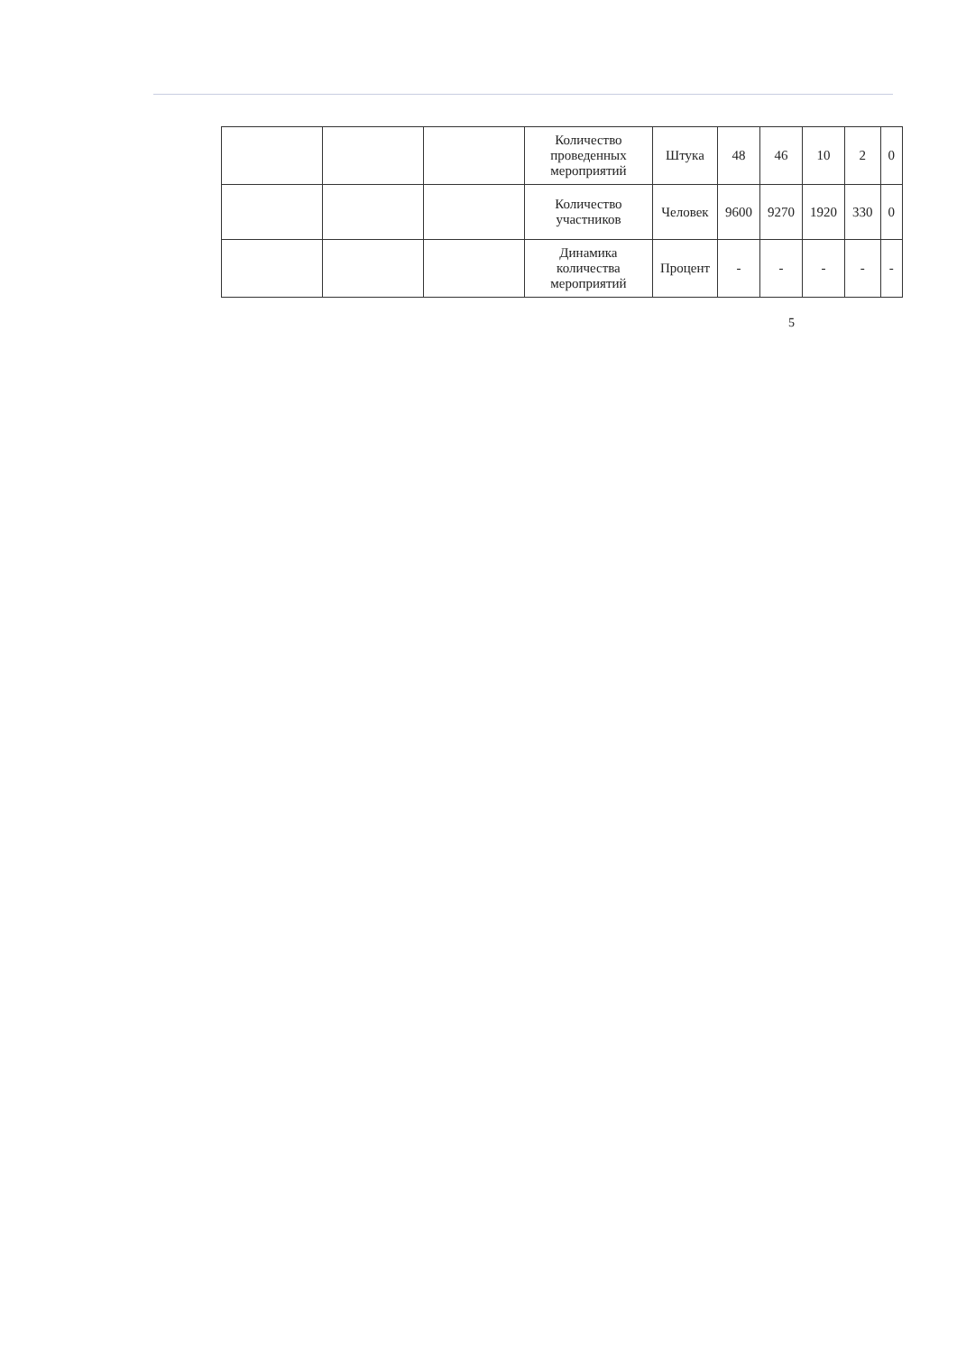| | | | Количество проведенных мероприятий | Штука | 48 | 46 | 10 | 2 | 0 |
| | | | Количество участников | Человек | 9600 | 9270 | 1920 | 330 | 0 |
| | | | Динамика количества мероприятий | Процент | - | - | - | - | - |
5